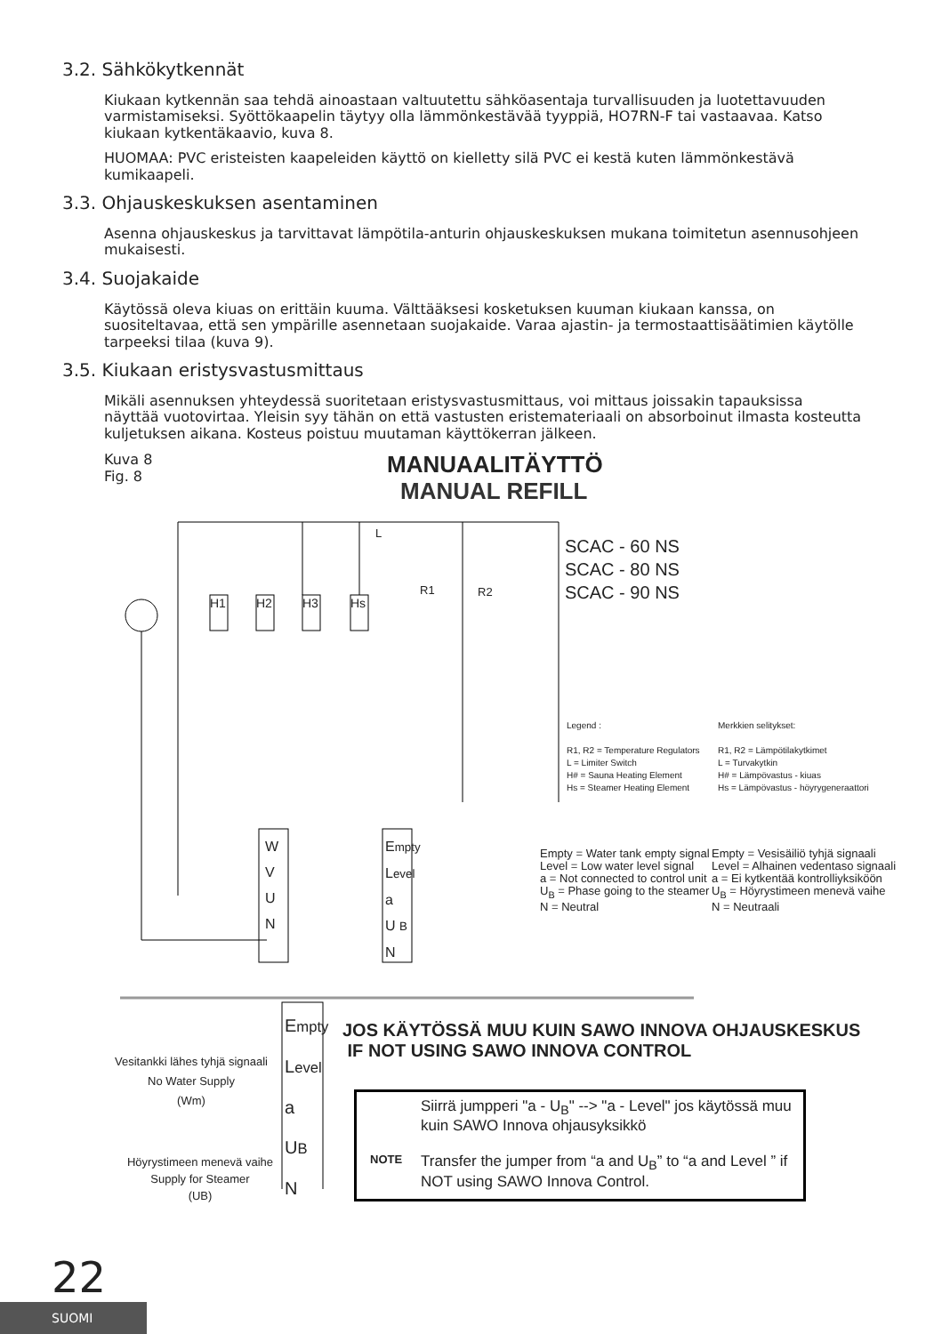3.2. Sähkökytkennät
Kiukaan kytkennän saa tehdä ainoastaan valtuutettu sähköasentaja turvallisuuden ja luotettavuuden varmistamiseksi. Syöttökaapelin täytyy olla lämmönkestävää tyyppiä, HO7RN-F tai vastaavaa. Katso kiukaan kytkentäkaavio, kuva 8.
HUOMAA: PVC eristeisten kaapeleiden käyttö on kielletty silä PVC ei kestä kuten lämmönkestävä kumikaapeli.
3.3. Ohjauskeskuksen asentaminen
Asenna ohjauskeskus ja tarvittavat lämpötila-anturin ohjauskeskuksen mukana toimitetun asennusohjeen mukaisesti.
3.4. Suojakaide
Käytössä oleva kiuas on erittäin kuuma. Välttääksesi kosketuksen kuuman kiukaan kanssa, on suositeltavaa, että sen ympärille asennetaan suojakaide. Varaa ajastin- ja termostaattisäätimien käytölle tarpeeksi tilaa (kuva 9).
3.5. Kiukaan eristysvastusmittaus
Mikäli asennuksen yhteydessä suoritetaan eristysvastusmittaus, voi mittaus joissakin tapauksissa näyttää vuotovirtaa. Yleisin syy tähän on että vastusten eristemateriaali on absorboinut ilmasta kosteutta kuljetuksen aikana. Kosteus poistuu muutaman käyttökerran jälkeen.
Kuva 8
Fig. 8
MANUAALITÄYTTÖ
MANUAL REFILL
H1 H2 H3 Hs
L
R1 R2
SCAC - 60 NS
SCAC - 80 NS
SCAC - 90 NS
Legend :
R1, R2 = Temperature Regulators
L = Limiter Switch
H# = Sauna Heating Element
Hs = Steamer Heating Element
Merkkien selitykset:
R1, R2 = Lämpötilakytkimet
L = Turvakytkin
H# = Lämpövastus - kiuas
Hs = Lämpövastus - höyrygeneraattori
W
V
U
N
Empty
Level
a
U B
N
Empty = Water tank empty signal
Level = Low water level signal
a = Not connected to control unit
U<sub>B</sub> = Phase going to the steamer
N = Neutral
Empty = Vesisäiliö tyhjä signaali
Level = Alhainen vedentaso signaali
a = Ei kytkentää kontrolliyksiköön
U<sub>B</sub> = Höyrystimeen menevä vaihe
N = Neutraali
Empty
Level
a
UB
N
Vesitankki lähes tyhjä signaali
No Water Supply
(Wm)
Höyrystimeen menevä vaihe
Supply for Steamer
(UB)
JOS KÄYTÖSSÄ MUU KUIN SAWO INNOVA OHJAUSKESKUS
IF NOT USING SAWO INNOVA CONTROL
NOTE
Siirrä jumpperi "a - U<sub>B</sub>" --> "a - Level" jos käytössä muu kuin SAWO Innova ohjausyksikkö
Transfer the jumper from “a and U<sub>B</sub>” to “a and Level ” if NOT using SAWO Innova Control.
22
SUOMI